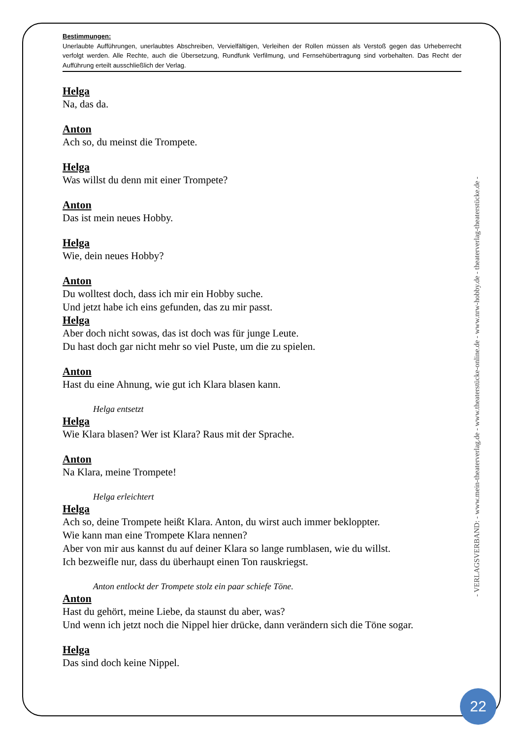Bestimmungen:
Unerlaubte Aufführungen, unerlaubtes Abschreiben, Vervielfältigen, Verleihen der Rollen müssen als Verstoß gegen das Urheberrecht verfolgt werden. Alle Rechte, auch die Übersetzung, Rundfunk Verfilmung, und Fernsehübertragung sind vorbehalten. Das Recht der Aufführung erteilt ausschließlich der Verlag.
Helga
Na, das da.
Anton
Ach so, du meinst die Trompete.
Helga
Was willst du denn mit einer Trompete?
Anton
Das ist mein neues Hobby.
Helga
Wie, dein neues Hobby?
Anton
Du wolltest doch, dass ich mir ein Hobby suche.
Und jetzt habe ich eins gefunden, das zu mir passt.
Helga
Aber doch nicht sowas, das ist doch was für junge Leute.
Du hast doch gar nicht mehr so viel Puste, um die zu spielen.
Anton
Hast du eine Ahnung, wie gut ich Klara blasen kann.
Helga entsetzt
Helga
Wie Klara blasen? Wer ist Klara? Raus mit der Sprache.
Anton
Na Klara, meine Trompete!
Helga erleichtert
Helga
Ach so, deine Trompete heißt Klara. Anton, du wirst auch immer bekloppter.
Wie kann man eine Trompete Klara nennen?
Aber von mir aus kannst du auf deiner Klara so lange rumblasen, wie du willst.
Ich bezweifle nur, dass du überhaupt einen Ton rauskriegst.
Anton entlockt der Trompete stolz ein paar schiefe Töne.
Anton
Hast du gehört, meine Liebe, da staunst du aber, was?
Und wenn ich jetzt noch die Nippel hier drücke, dann verändern sich die Töne sogar.
Helga
Das sind doch keine Nippel.
- VERLAGSVERBAND: - www.mein-theaterverlag.de - www.theaterstücke-online.de - www.nrw-hobby.de - theaterverlag-theaterstücke.de -
22